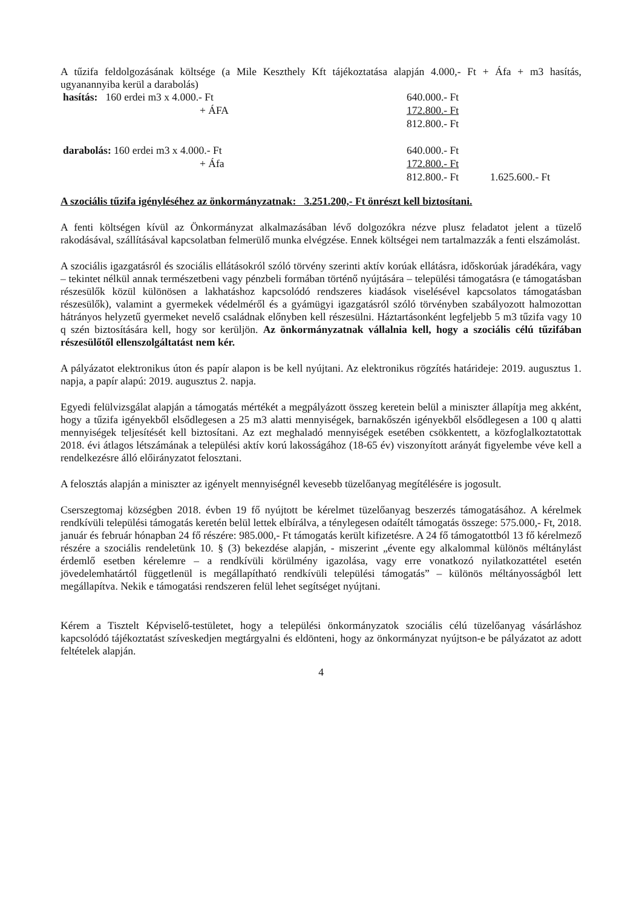A tűzifa feldolgozásának költsége (a Mile Keszthely Kft tájékoztatása alapján 4.000,- Ft + Áfa + m3 hasítás, ugyanannyiba kerül a darabolás)
| hasítás: 160 erdei m3 x 4.000.- Ft | 640.000.- Ft | |
| + ÁFA | 172.800.- Ft | |
| | 812.800.- Ft | |
| darabolás: 160 erdei m3 x 4.000.- Ft | 640.000.- Ft | |
| + Áfa | 172.800.- Ft | |
| | 812.800.- Ft | 1.625.600.- Ft |
A szociális tűzifa igényléséhez az önkormányzatnak: 3.251.200,- Ft önrészt kell biztosítani.
A fenti költségen kívül az Önkormányzat alkalmazásában lévő dolgozókra nézve plusz feladatot jelent a tüzelő rakodásával, szállításával kapcsolatban felmerülő munka elvégzése. Ennek költségei nem tartalmazzák a fenti elszámolást.
A szociális igazgatásról és szociális ellátásokról szóló törvény szerinti aktív korúak ellátásra, időskorúak járadékára, vagy – tekintet nélkül annak természetbeni vagy pénzbeli formában történő nyújtására – települési támogatásra (e támogatásban részesülők közül különösen a lakhatáshoz kapcsolódó rendszeres kiadások viselésével kapcsolatos támogatásban részesülők), valamint a gyermekek védelméről és a gyámügyi igazgatásról szóló törvényben szabályozott halmozottan hátrányos helyzetű gyermeket nevelő családnak előnyben kell részesülni. Háztartásonként legfeljebb 5 m3 tűzifa vagy 10 q szén biztosítására kell, hogy sor kerüljön. Az önkormányzatnak vállalnia kell, hogy a szociális célú tűzifában részesülőtől ellenszolgáltatást nem kér.
A pályázatot elektronikus úton és papír alapon is be kell nyújtani. Az elektronikus rögzítés határideje: 2019. augusztus 1. napja, a papír alapú: 2019. augusztus 2. napja.
Egyedi felülvizsgálat alapján a támogatás mértékét a megpályázott összeg keretein belül a miniszter állapítja meg akként, hogy a tűzifa igényekből elsődlegesen a 25 m3 alatti mennyiségek, barnakőszén igényekből elsődlegesen a 100 q alatti mennyiségek teljesítését kell biztosítani. Az ezt meghaladó mennyiségek esetében csökkentett, a közfoglalkoztatottak 2018. évi átlagos létszámának a települési aktív korú lakosságához (18-65 év) viszonyított arányát figyelembe véve kell a rendelkezésre álló előirányzatot felosztani.
A felosztás alapján a miniszter az igényelt mennyiségnél kevesebb tüzelőanyag megítélésére is jogosult.
Cserszegtomaj községben 2018. évben 19 fő nyújtott be kérelmet tüzelőanyag beszerzés támogatásához. A kérelmek rendkívüli települési támogatás keretén belül lettek elbírálva, a ténylegesen odaítélt támogatás összege: 575.000,- Ft, 2018. január és február hónapban 24 fő részére: 985.000,- Ft támogatás került kifizetésre. A 24 fő támogatottból 13 fő kérelmező részére a szociális rendeletünk 10. § (3) bekezdése alapján, - miszerint „évente egy alkalommal különös méltánylást érdemlő esetben kérelemre – a rendkívüli körülmény igazolása, vagy erre vonatkozó nyilatkozattétel esetén jövedelemhatártól függetlenül is megállapítható rendkívüli települési támogatás” – különös méltányosságból lett megállapítva. Nekik e támogatási rendszeren felül lehet segítséget nyújtani.
Kérem a Tisztelt Képviselő-testületet, hogy a települési önkormányzatok szociális célú tüzelőanyag vásárláshoz kapcsolódó tájékoztatást szíveskedjen megtárgyalni és eldönteni, hogy az önkormányzat nyújtson-e be pályázatot az adott feltételek alapján.
4